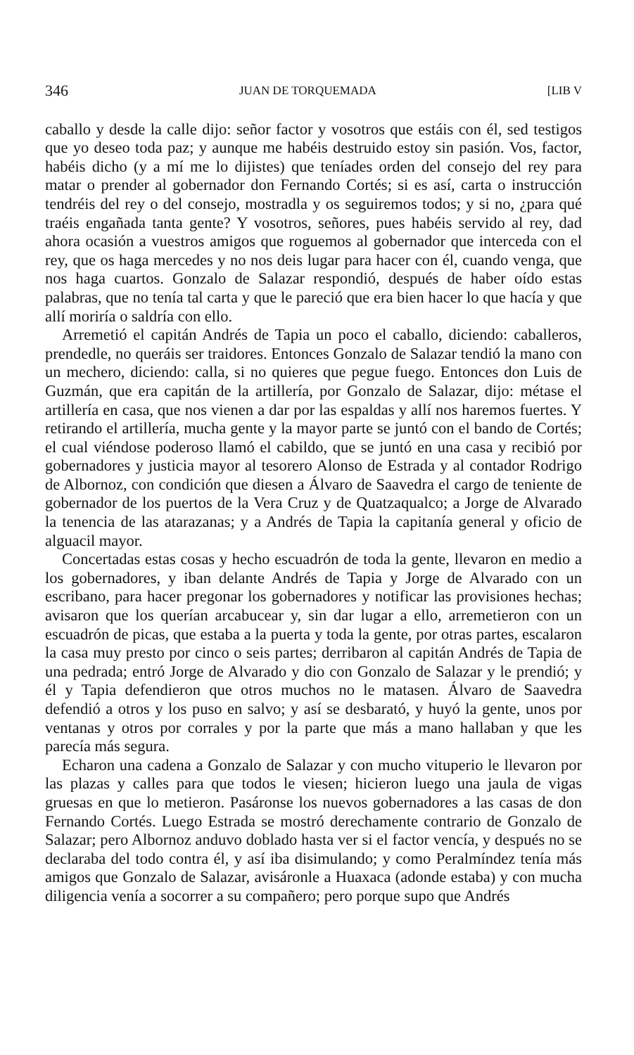346 JUAN DE TORQUEMADA [LIB V
caballo y desde la calle dijo: señor factor y vosotros que estáis con él, sed testigos que yo deseo toda paz; y aunque me habéis destruido estoy sin pasión. Vos, factor, habéis dicho (y a mí me lo dijistes) que teníades orden del consejo del rey para matar o prender al gobernador don Fernando Cortés; si es así, carta o instrucción tendréis del rey o del consejo, mostradla y os seguiremos todos; y si no, ¿para qué traéis engañada tanta gente? Y vosotros, señores, pues habéis servido al rey, dad ahora ocasión a vuestros amigos que roguemos al gobernador que interceda con el rey, que os haga mercedes y no nos deis lugar para hacer con él, cuando venga, que nos haga cuartos. Gonzalo de Salazar respondió, después de haber oído estas palabras, que no tenía tal carta y que le pareció que era bien hacer lo que hacía y que allí moriría o saldría con ello.
Arremetió el capitán Andrés de Tapia un poco el caballo, diciendo: caballeros, prendedle, no queráis ser traidores. Entonces Gonzalo de Salazar tendió la mano con un mechero, diciendo: calla, si no quieres que pegue fuego. Entonces don Luis de Guzmán, que era capitán de la artillería, por Gonzalo de Salazar, dijo: métase el artillería en casa, que nos vienen a dar por las espaldas y allí nos haremos fuertes. Y retirando el artillería, mucha gente y la mayor parte se juntó con el bando de Cortés; el cual viéndose poderoso llamó el cabildo, que se juntó en una casa y recibió por gobernadores y justicia mayor al tesorero Alonso de Estrada y al contador Rodrigo de Albornoz, con condición que diesen a Álvaro de Saavedra el cargo de teniente de gobernador de los puertos de la Vera Cruz y de Quatzaqualco; a Jorge de Alvarado la tenencia de las atarazanas; y a Andrés de Tapia la capitanía general y oficio de alguacil mayor.
Concertadas estas cosas y hecho escuadrón de toda la gente, llevaron en medio a los gobernadores, y iban delante Andrés de Tapia y Jorge de Alvarado con un escribano, para hacer pregonar los gobernadores y notificar las provisiones hechas; avisaron que los querían arcabucear y, sin dar lugar a ello, arremetieron con un escuadrón de picas, que estaba a la puerta y toda la gente, por otras partes, escalaron la casa muy presto por cinco o seis partes; derribaron al capitán Andrés de Tapia de una pedrada; entró Jorge de Alvarado y dio con Gonzalo de Salazar y le prendió; y él y Tapia defendieron que otros muchos no le matasen. Álvaro de Saavedra defendió a otros y los puso en salvo; y así se desbarató, y huyó la gente, unos por ventanas y otros por corrales y por la parte que más a mano hallaban y que les parecía más segura.
Echaron una cadena a Gonzalo de Salazar y con mucho vituperio le llevaron por las plazas y calles para que todos le viesen; hicieron luego una jaula de vigas gruesas en que lo metieron. Pasáronse los nuevos gobernadores a las casas de don Fernando Cortés. Luego Estrada se mostró derechamente contrario de Gonzalo de Salazar; pero Albornoz anduvo doblado hasta ver si el factor vencía, y después no se declaraba del todo contra él, y así iba disimulando; y como Peralmíndez tenía más amigos que Gonzalo de Salazar, avisáronle a Huaxaca (adonde estaba) y con mucha diligencia venía a socorrer a su compañero; pero porque supo que Andrés